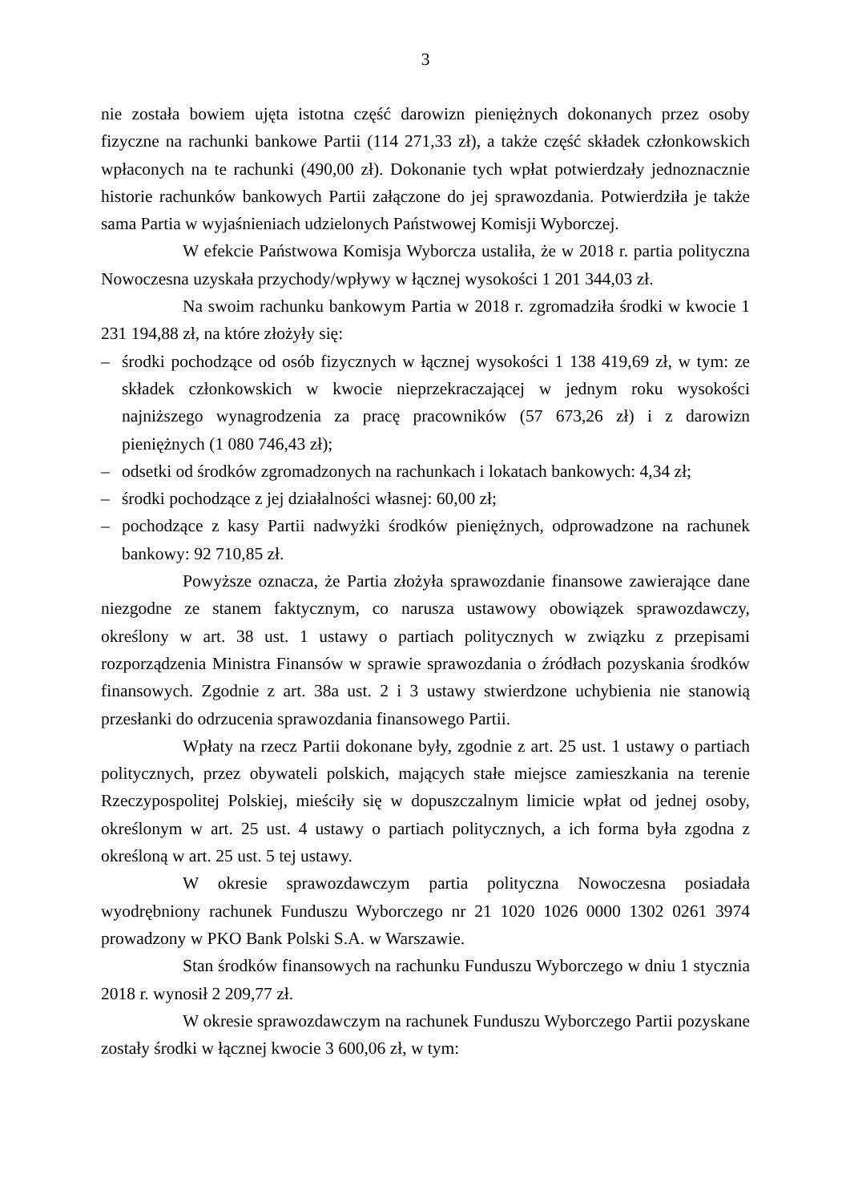3
nie została bowiem ujęta istotna część darowizn pieniężnych dokonanych przez osoby fizyczne na rachunki bankowe Partii (114 271,33 zł), a także część składek członkowskich wpłaconych na te rachunki (490,00 zł). Dokonanie tych wpłat potwierdzały jednoznacznie historie rachunków bankowych Partii załączone do jej sprawozdania. Potwierdziła je także sama Partia w wyjaśnieniach udzielonych Państwowej Komisji Wyborczej.
W efekcie Państwowa Komisja Wyborcza ustaliła, że w 2018 r. partia polityczna Nowoczesna uzyskała przychody/wpływy w łącznej wysokości 1 201 344,03 zł.
Na swoim rachunku bankowym Partia w 2018 r. zgromadziła środki w kwocie 1 231 194,88 zł, na które złożyły się:
– środki pochodzące od osób fizycznych w łącznej wysokości 1 138 419,69 zł, w tym: ze składek członkowskich w kwocie nieprzekraczającej w jednym roku wysokości najniższego wynagrodzenia za pracę pracowników (57 673,26 zł) i z darowizn pieniężnych (1 080 746,43 zł);
– odsetki od środków zgromadzonych na rachunkach i lokatach bankowych: 4,34 zł;
– środki pochodzące z jej działalności własnej: 60,00 zł;
– pochodzące z kasy Partii nadwyżki środków pieniężnych, odprowadzone na rachunek bankowy: 92 710,85 zł.
Powyższe oznacza, że Partia złożyła sprawozdanie finansowe zawierające dane niezgodne ze stanem faktycznym, co narusza ustawowy obowiązek sprawozdawczy, określony w art. 38 ust. 1 ustawy o partiach politycznych w związku z przepisami rozporządzenia Ministra Finansów w sprawie sprawozdania o źródłach pozyskania środków finansowych. Zgodnie z art. 38a ust. 2 i 3 ustawy stwierdzone uchybienia nie stanowią przesłanki do odrzucenia sprawozdania finansowego Partii.
Wpłaty na rzecz Partii dokonane były, zgodnie z art. 25 ust. 1 ustawy o partiach politycznych, przez obywateli polskich, mających stałe miejsce zamieszkania na terenie Rzeczypospolitej Polskiej, mieściły się w dopuszczalnym limicie wpłat od jednej osoby, określonym w art. 25 ust. 4 ustawy o partiach politycznych, a ich forma była zgodna z określoną w art. 25 ust. 5 tej ustawy.
W okresie sprawozdawczym partia polityczna Nowoczesna posiadała wyodrębniony rachunek Funduszu Wyborczego nr 21 1020 1026 0000 1302 0261 3974 prowadzony w PKO Bank Polski S.A. w Warszawie.
Stan środków finansowych na rachunku Funduszu Wyborczego w dniu 1 stycznia 2018 r. wynosił 2 209,77 zł.
W okresie sprawozdawczym na rachunek Funduszu Wyborczego Partii pozyskane zostały środki w łącznej kwocie 3 600,06 zł, w tym: